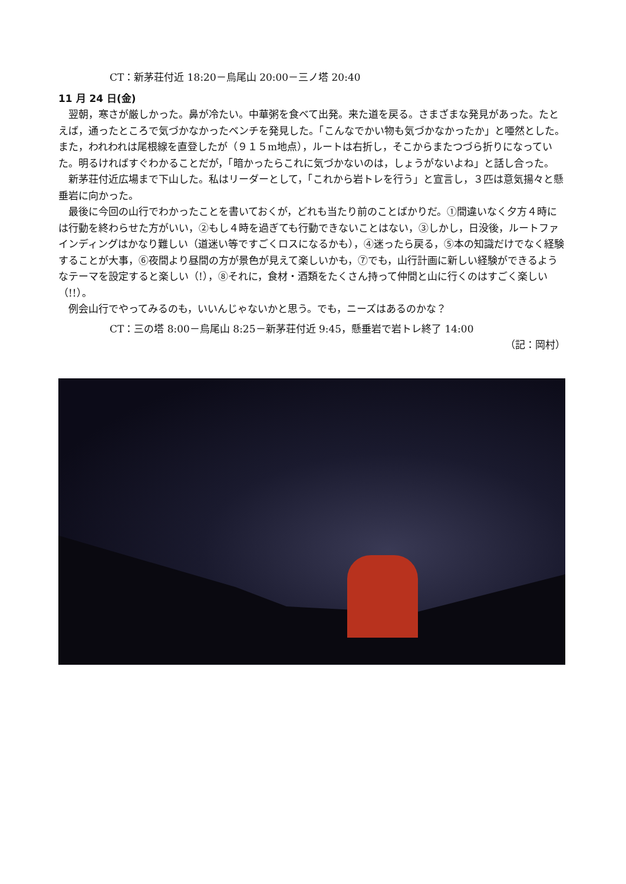CT：新茅荘付近 18:20－烏尾山 20:00－三ノ塔 20:40
11 月 24 日(金)
翌朝，寒さが厳しかった。鼻が冷たい。中華粥を食べて出発。来た道を戻る。さまざまな発見があった。たとえば，通ったところで気づかなかったベンチを発見した。「こんなでかい物も気づかなかったか」と唖然とした。また，われわれは尾根線を直登したが（９１５m地点），ルートは右折し，そこからまたつづら折りになっていた。明るければすぐわかることだが，「暗かったらこれに気づかないのは，しょうがないよね」と話し合った。
新茅荘付近広場まで下山した。私はリーダーとして，「これから岩トレを行う」と宣言し，３匹は意気揚々と懸垂岩に向かった。
最後に今回の山行でわかったことを書いておくが，どれも当たり前のことばかりだ。①間違いなく夕方４時には行動を終わらせた方がいい，②もし４時を過ぎても行動できないことはない，③しかし，日没後，ルートファインディングはかなり難しい（道迷い等ですごくロスになるかも），④迷ったら戻る，⑤本の知識だけでなく経験することが大事，⑥夜間より昼間の方が景色が見えて楽しいかも，⑦でも，山行計画に新しい経験ができるようなテーマを設定すると楽しい（!），⑧それに，食材・酒類をたくさん持って仲間と山に行くのはすごく楽しい（!!）。
例会山行でやってみるのも，いいんじゃないかと思う。でも，ニーズはあるのかな？
CT：三の塔 8:00－烏尾山 8:25－新茅荘付近 9:45，懸垂岩で岩トレ終了 14:00
（記：岡村）